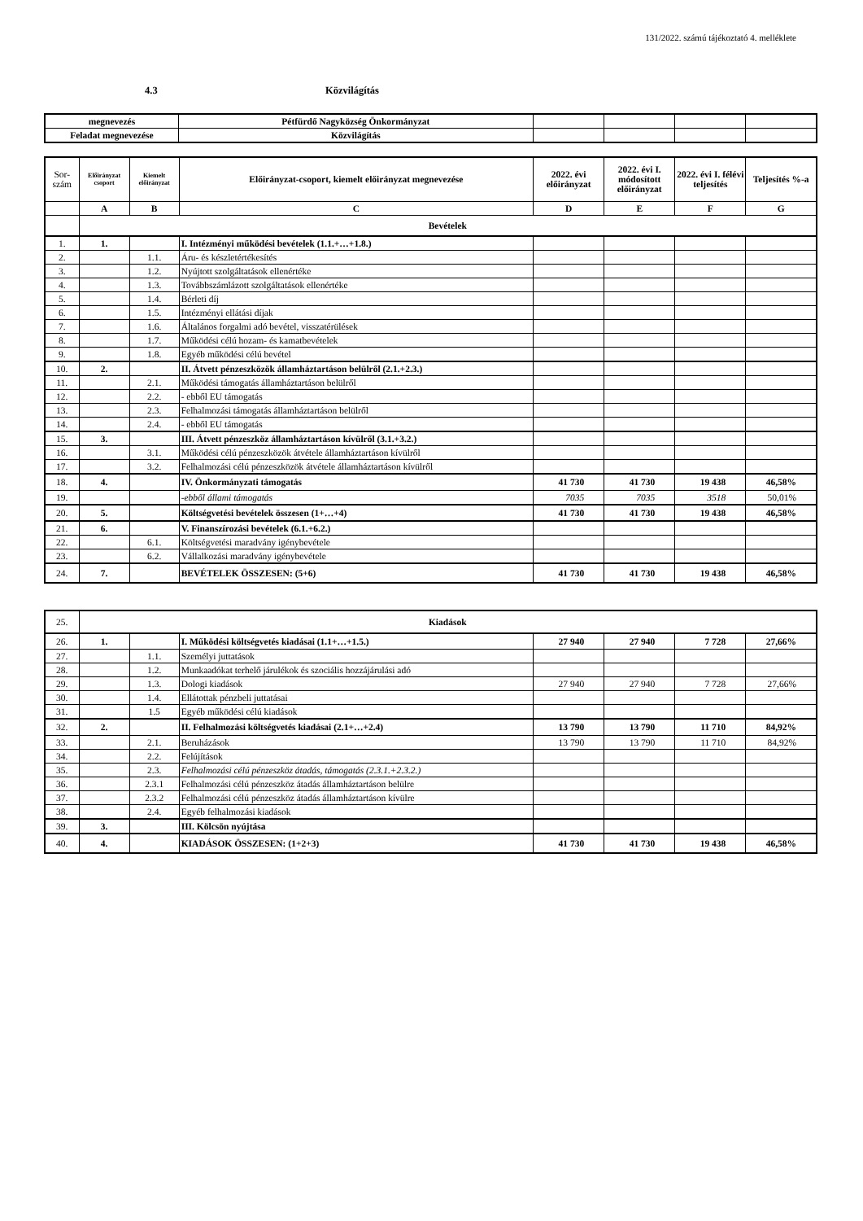131/2022. számú tájékoztató 4. melléklete
4.3 Közvilágítás
| megnevezés | Pétfürdő Nagyközség Önkormányzat | | | | |
| Feladat megnevezése | Közvilágítás | | | | |
| Sor- szám | Előirányzat csoport | Kiemelt előirányzat | Előirányzat-csoport, kiemelt előirányzat megnevezése | 2022. évi előirányzat | 2022. évi I. módosított előirányzat | 2022. évi I. félévi teljesítés | Teljesítés %-a |
| --- | --- | --- | --- | --- | --- | --- | --- |
| | A | B | C | D | E | F | G |
| | Bevételek | | | | | | |
| 1. | 1. | | I. Intézményi működési bevételek (1.1.+…+1.8.) | | | | |
| 2. | | 1.1. | Áru- és készletértékesítés | | | | |
| 3. | | 1.2. | Nyújtott szolgáltatások ellenértéke | | | | |
| 4. | | 1.3. | Továbbszámlázott szolgáltatások ellenértéke | | | | |
| 5. | | 1.4. | Bérleti díj | | | | |
| 6. | | 1.5. | Intézményi ellátási díjak | | | | |
| 7. | | 1.6. | Általános forgalmi adó bevétel, visszatérülések | | | | |
| 8. | | 1.7. | Működési célú hozam- és kamatbevételek | | | | |
| 9. | | 1.8. | Egyéb működési célú bevétel | | | | |
| 10. | 2. | | II. Átvett pénzeszközök államháztartáson belülről (2.1.+2.3.) | | | | |
| 11. | | 2.1. | Működési támogatás államháztartáson belülről | | | | |
| 12. | | 2.2. | - ebből EU támogatás | | | | |
| 13. | | 2.3. | Felhalmozási támogatás államháztartáson belülről | | | | |
| 14. | | 2.4. | - ebből EU támogatás | | | | |
| 15. | 3. | | III. Átvett pénzeszköz államháztartáson kívülről (3.1.+3.2.) | | | | |
| 16. | | 3.1. | Működési célú pénzeszközök átvétele államháztartáson kívülről | | | | |
| 17. | | 3.2. | Felhalmozási célú pénzeszközök átvétele államháztartáson kívülről | | | | |
| 18. | 4. | | IV. Önkormányzati támogatás | 41 730 | 41 730 | 19 438 | 46,58% |
| 19. | | | -ebből állami támogatás | 7035 | 7035 | 3518 | 50,01% |
| 20. | 5. | | Költségvetési bevételek összesen (1+…+4) | 41 730 | 41 730 | 19 438 | 46,58% |
| 21. | 6. | | V. Finanszírozási bevételek (6.1.+6.2.) | | | | |
| 22. | | 6.1. | Költségvetési maradvány igénybevétele | | | | |
| 23. | | 6.2. | Vállalkozási maradvány igénybevétele | | | | |
| 24. | 7. | | BEVÉTELEK ÖSSZESEN: (5+6) | 41 730 | 41 730 | 19 438 | 46,58% |
| 25. | Kiadások | | | | | | |
| 26. | 1. | | I. Működési költségvetés kiadásai (1.1+…+1.5.) | 27 940 | 27 940 | 7 728 | 27,66% |
| 27. | | 1.1. | Személyi juttatások | | | | |
| 28. | | 1.2. | Munkaadókat terhelő járulékok és szociális hozzájárulási adó | | | | |
| 29. | | 1.3. | Dologi kiadások | 27 940 | 27 940 | 7 728 | 27,66% |
| 30. | | 1.4. | Ellátottak pénzbeli juttatásai | | | | |
| 31. | | 1.5 | Egyéb működési célú kiadások | | | | |
| 32. | 2. | | II. Felhalmozási költségvetés kiadásai (2.1+…+2.4) | 13 790 | 13 790 | 11 710 | 84,92% |
| 33. | | 2.1. | Beruházások | 13 790 | 13 790 | 11 710 | 84,92% |
| 34. | | 2.2. | Felújítások | | | | |
| 35. | | 2.3. | Felhalmozási célú pénzeszköz átadás, támogatás (2.3.1.+2.3.2.) | | | | |
| 36. | | 2.3.1 | Felhalmozási célú pénzeszköz átadás államháztartáson belülre | | | | |
| 37. | | 2.3.2 | Felhalmozási célú pénzeszköz átadás államháztartáson kívülre | | | | |
| 38. | | 2.4. | Egyéb felhalmozási kiadások | | | | |
| 39. | 3. | | III. Kölcsön nyújtása | | | | |
| 40. | 4. | | KIADÁSOK ÖSSZESEN: (1+2+3) | 41 730 | 41 730 | 19 438 | 46,58% |